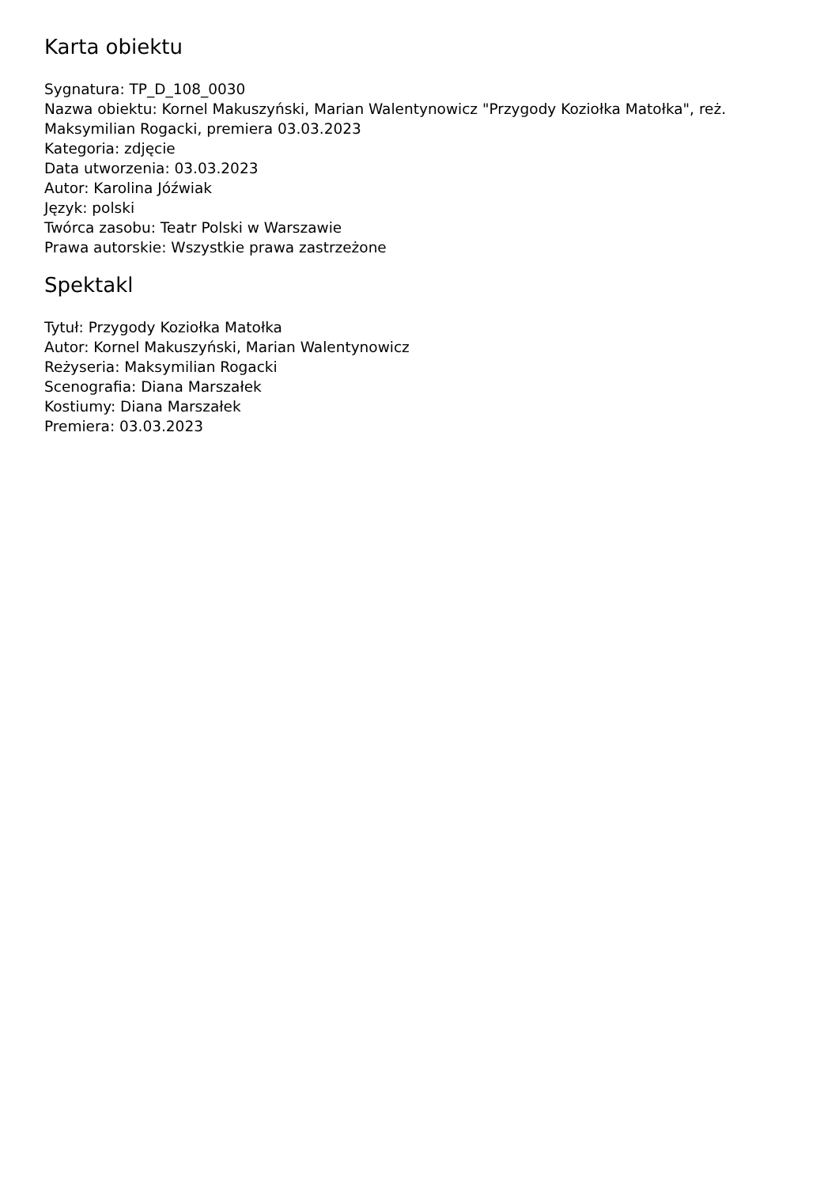Karta obiektu
Sygnatura: TP_D_108_0030
Nazwa obiektu: Kornel Makuszyński, Marian Walentynowicz "Przygody Koziołka Matołka", reż. Maksymilian Rogacki, premiera 03.03.2023
Kategoria: zdjęcie
Data utworzenia: 03.03.2023
Autor: Karolina Jóźwiak
Język: polski
Twórca zasobu: Teatr Polski w Warszawie
Prawa autorskie: Wszystkie prawa zastrzeżone
Spektakl
Tytuł: Przygody Koziołka Matołka
Autor: Kornel Makuszyński, Marian Walentynowicz
Reżyseria: Maksymilian Rogacki
Scenografia: Diana Marszałek
Kostiumy: Diana Marszałek
Premiera: 03.03.2023